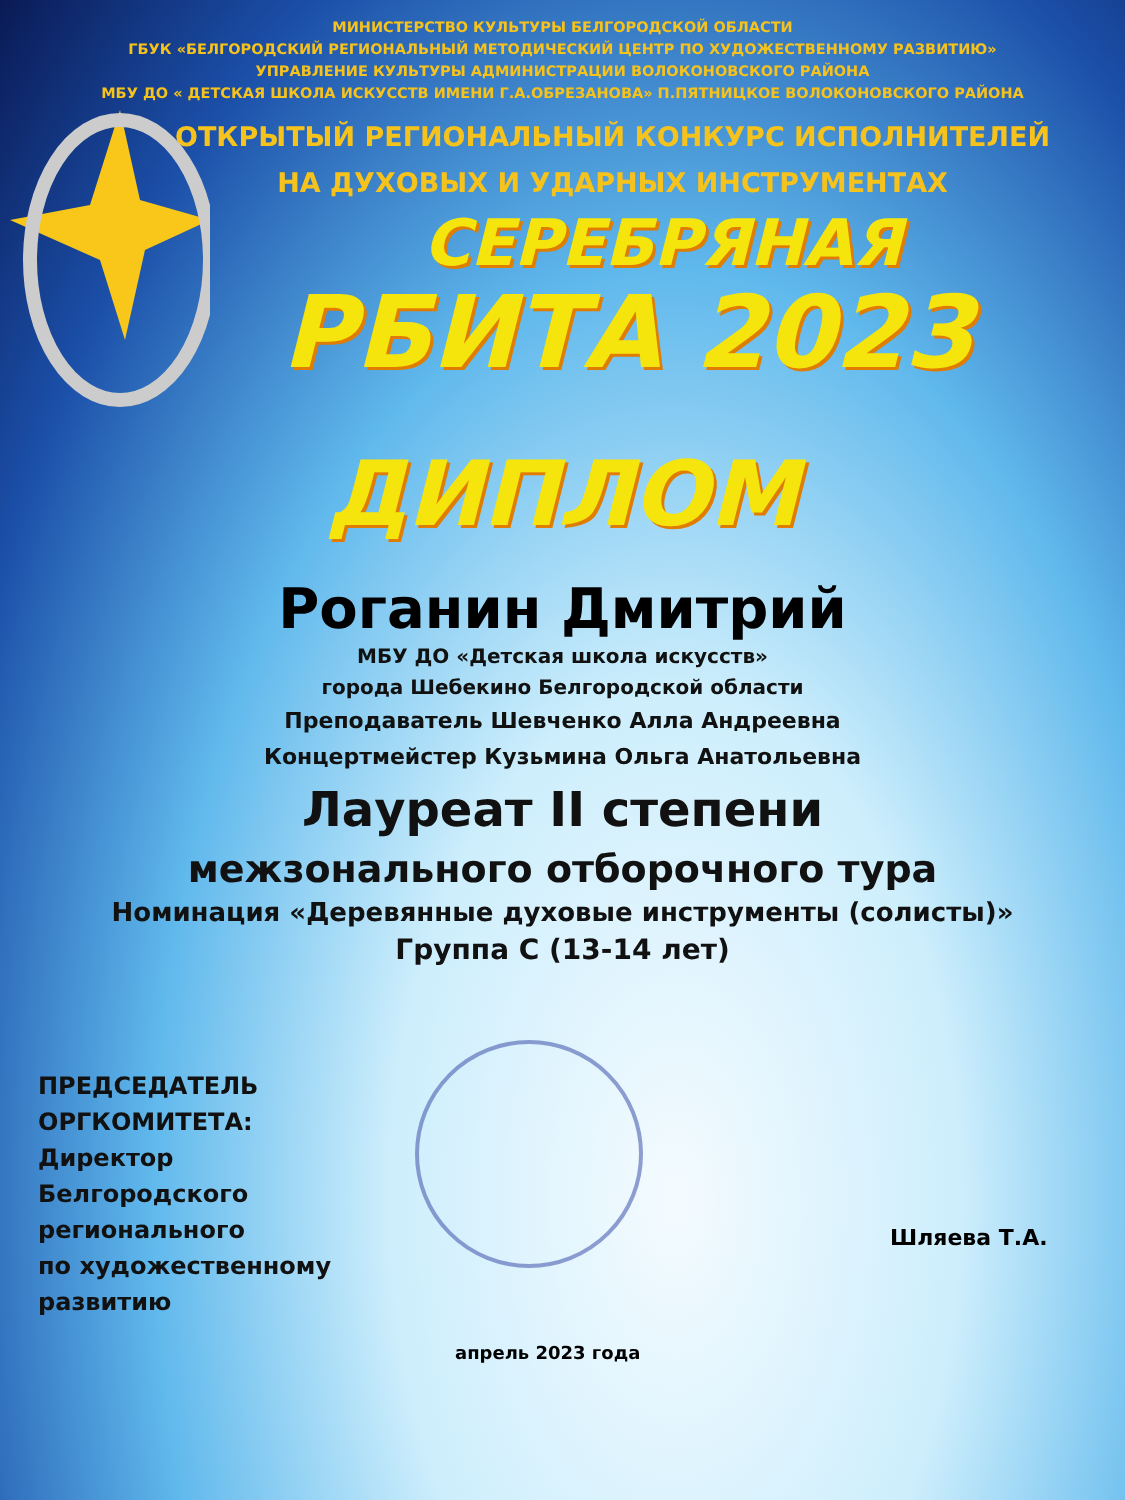МИНИСТЕРСТВО КУЛЬТУРЫ БЕЛГОРОДСКОЙ ОБЛАСТИ
ГБУК «БЕЛГОРОДСКИЙ РЕГИОНАЛЬНЫЙ МЕТОДИЧЕСКИЙ ЦЕНТР ПО ХУДОЖЕСТВЕННОМУ РАЗВИТИЮ»
УПРАВЛЕНИЕ КУЛЬТУРЫ АДМИНИСТРАЦИИ ВОЛОКОНОВСКОГО РАЙОНА
МБУ ДО « ДЕТСКАЯ ШКОЛА ИСКУССТВ ИМЕНИ Г.А.ОБРЕЗАНОВА» П.ПЯТНИЦКОЕ ВОЛОКОНОВСКОГО РАЙОНА
ОТКРЫТЫЙ РЕГИОНАЛЬНЫЙ КОНКУРС ИСПОЛНИТЕЛЕЙ
НА ДУХОВЫХ И УДАРНЫХ ИНСТРУМЕНТАХ
СЕРЕБРЯНАЯ
РБИТА 2023
ДИПЛОМ
Роганин Дмитрий
МБУ ДО «Детская школа искусств»
города Шебекино Белгородской области
Преподаватель Шевченко Алла Андреевна
Концертмейстер Кузьмина Ольга Анатольевна
Лауреат II степени
межзонального отборочного тура
Номинация «Деревянные духовые инструменты (солисты)»
Группа С (13-14 лет)
ПРЕДСЕДАТЕЛЬ
ОРГКОМИТЕТА:
Директор
Белгородского
регионального
по художественному
развитию
Шляева Т.А.
апрель 2023 года